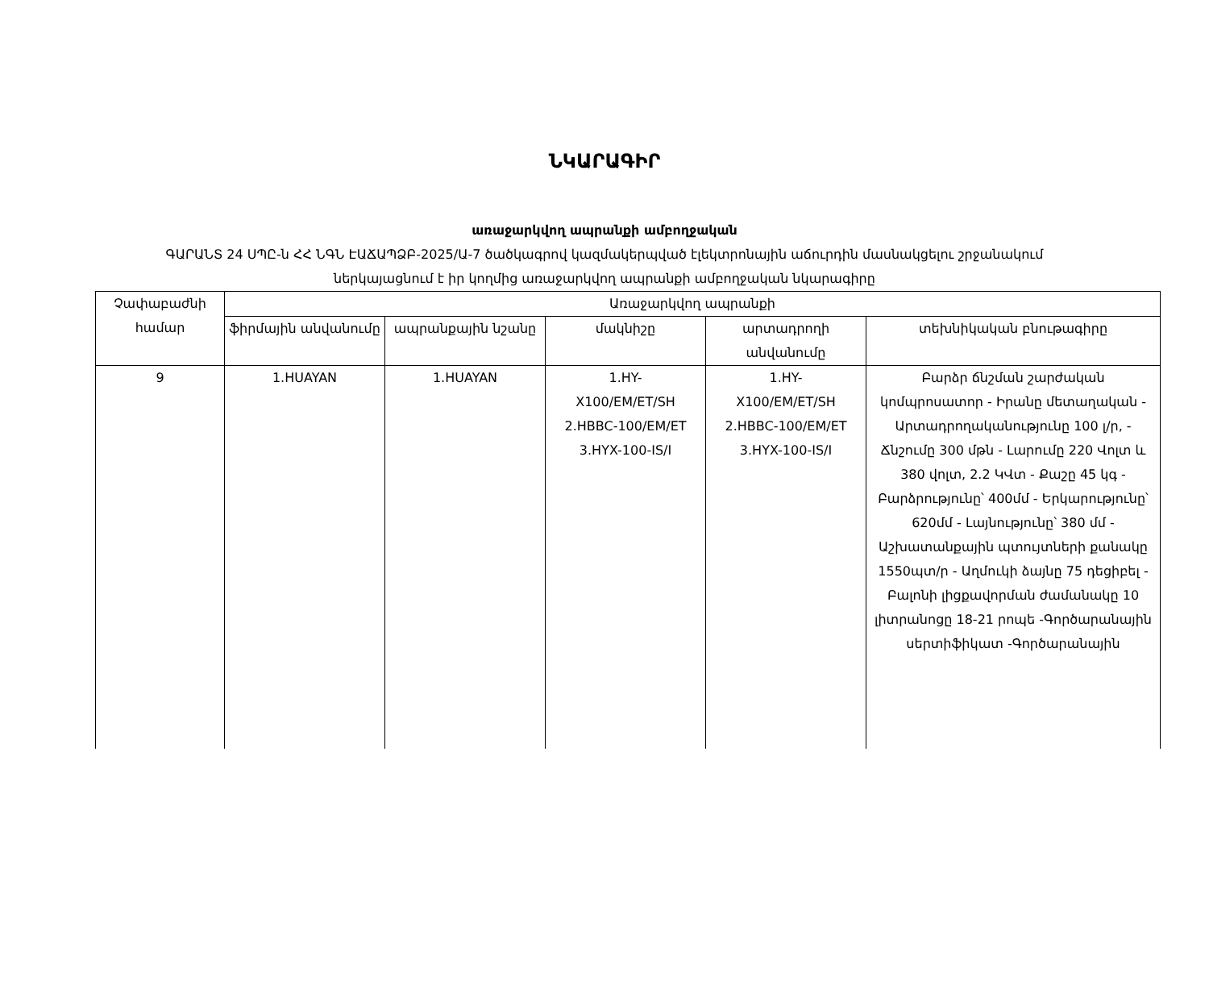ՆԿԱՐԱԳԻՐ
առաջարկվող ապրանքի ամբողջական
ԳԱՐԱՆՏ 24 ՍՊԸ-ն ՀՀ ՆԳՆ ԷԱՃԱՊՁԲ-2025/Ա-7 ծածկագրով կազմակերպված էլեկտրոնային աճուրդին մասնակցելու շրջանակում
ներկայացնում է իր կողմից առաջարկվող ապրանքի ամբողջական նկարագիրը
| Չափաբաժնի համար | Առաջարկվող ապրանքի | | | | |
| --- | --- | --- | --- | --- | --- |
| | ֆիրմային անվանումը | ապրանքային նշանը | մակնիշը | արտադրողի անվանումը | տեխնիկական բնութագիրը |
| 9 | 1.HUAYAN | 1.HUAYAN | 1.HY- X100/EM/ET/SH 2.HBBC-100/EM/ET 3.HYX-100-IS/I | 1.HY- X100/EM/ET/SH 2.HBBC-100/EM/ET 3.HYX-100-IS/I | Բարձր ճնշման շարժական կոմպրոսատոր - Իրանը մետաղական - Արտադրողականությունը 100 լ/ր, - Ճնշումը 300 մթն - Լարումը 220 Վոլտ և 380 վոլտ, 2.2 ԿՎտ - Քաշը 45 կգ - Բարձրությունը՝ 400մմ - Երկարությունը՝ 620մմ - Լայնությունը՝ 380 մմ - Աշխատանքային պտույտների քանակը 1550պտ/ր - Աղմուկի ձայնը 75 դեցիբել - Բալոնի լիցքավորման ժամանակը 10 լիտրանոցը 18-21 րոպե -Գործարանային սերտիֆիկատ -Գործարանային |